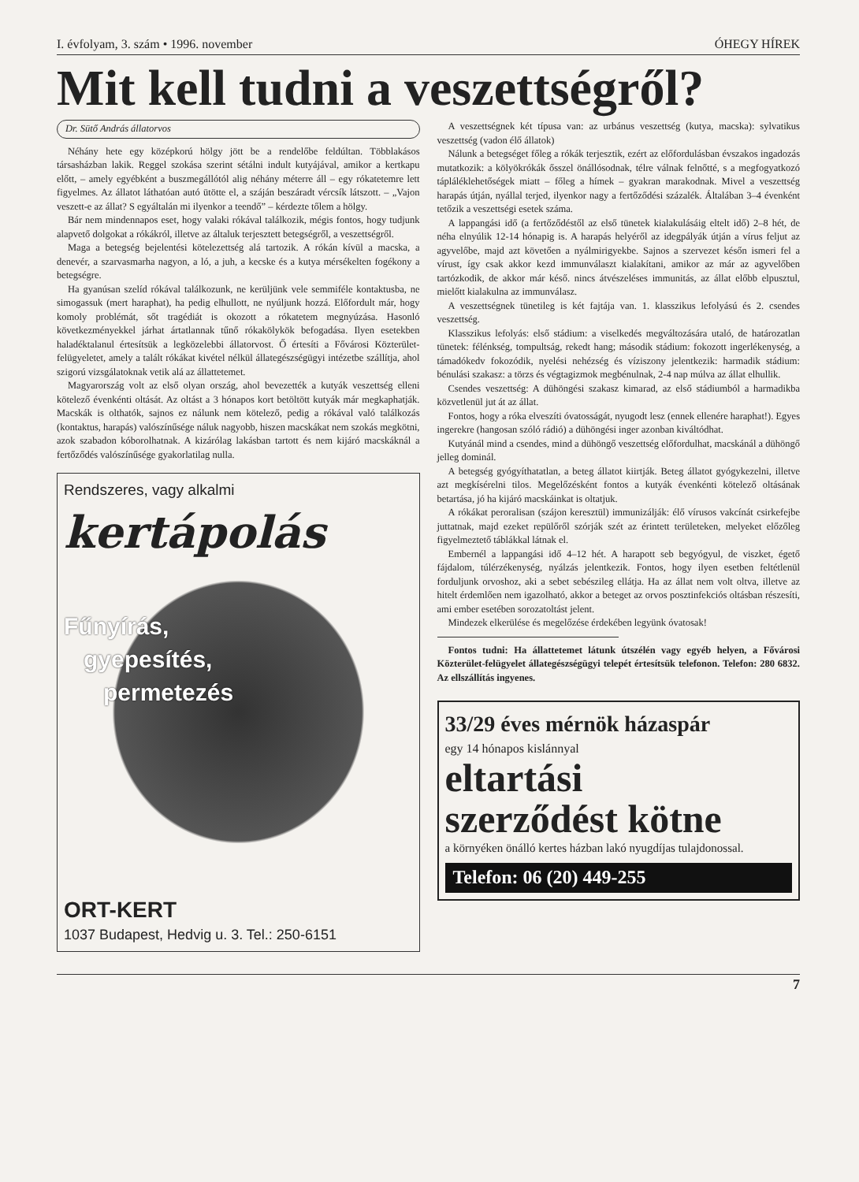I. évfolyam, 3. szám • 1996. november ÓHEGY HÍREK
Mit kell tudni a veszettségről?
Dr. Sütő András állatorvos
Néhány hete egy középkorú hölgy jött be a rendelőbe feldúltan. Többlakásos társasházban lakik. Reggel szokása szerint sétálni indult kutyájával, amikor a kertkapu előtt, – amely egyébként a buszmegállótól alig néhány méterre áll – egy rókatetemre lett figyelmes. Az állatot láthatóan autó ütötte el, a száján beszáradt vércsík látszott. – „Vajon veszett-e az állat? S egyáltalán mi ilyenkor a teendő” – kérdezte tőlem a hölgy.
Bár nem mindennapos eset, hogy valaki rókával találkozik, mégis fontos, hogy tudjunk alapvető dolgokat a rókákról, illetve az általuk terjesztett betegségről, a veszettségről.
Maga a betegség bejelentési kötelezettség alá tartozik. A rókán kívül a macska, a denevér, a szarvasmarha nagyon, a ló, a juh, a kecske és a kutya mérsékelten fogékony a betegségre.
Ha gyanúsan szelíd rókával találkozunk, ne kerüljünk vele semmiféle kontaktusba, ne simogassuk (mert haraphat), ha pedig elhullott, ne nyúljunk hozzá. Előfordult már, hogy komoly problémát, sőt tragédiát is okozott a rókatetem megnyúzása. Hasonló következményekkel járhat ártatlannak tűnő rókakölykök befogadása. Ilyen esetekben haladéktalanul értesítsük a legközelebbi állatorvost. Ő értesíti a Fővárosi Közterület-felügyeletet, amely a talált rókákat kivétel nélkül állategészségügyi intézetbe szállítja, ahol szigorú vizsgálatoknak vetik alá az állattetemet.
Magyarország volt az első olyan ország, ahol bevezették a kutyák veszettség elleni kötelező évenkénti oltását. Az oltást a 3 hónapos kort betöltött kutyák már megkaphatják. Macskák is olthatók, sajnos ez nálunk nem kötelező, pedig a rókával való találkozás (kontaktus, harapás) valószínűsége náluk nagyobb, hiszen macskákat nem szokás megkötni, azok szabadon kóborolhatnak. A kizárólag lakásban tartott és nem kijáró macskáknál a fertőződés valószínűsége gyakorlatilag nulla.
Rendszeres, vagy alkalmi
kertápolás
Fűnyírás,
gyepesítés,
permetezés
ORT-KERT
1037 Budapest, Hedvig u. 3. Tel.: 250-6151
A veszettségnek két típusa van: az urbánus veszettség (kutya, macska): sylvatikus veszettség (vadon élő állatok)
Nálunk a betegséget főleg a rókák terjesztik, ezért az előfordulásban évszakos ingadozás mutatkozik: a kölyökrókák ősszel önállósodnak, télre válnak felnőtté, s a megfogyatkozó táplálékle­hetőségek miatt – főleg a hímek – gyakran marakodnak. Mivel a veszettség harapás útján, nyállal terjed, ilyenkor nagy a fertőződési százalék. Általában 3–4 évenként tetőzik a veszettségi esetek száma.
A lappangási idő (a fertőződéstől az első tünetek kialakulásáig eltelt idő) 2–8 hét, de néha elnyúlik 12-14 hónapig is. A harapás helyéről az idegpályák útján a vírus feljut az agyvelőbe, majd azt követően a nyálmirigyekbe. Sajnos a szervezet későn ismeri fel a vírust, így csak akkor kezd immunválaszt kialakítani, amikor az már az agyvelőben tartózkodik, de akkor már késő. nincs átvészeléses immunitás, az állat előbb elpusztul, mielőtt kialakulna az immunválasz.
A veszettségnek tünetileg is két fajtája van. 1. klasszikus lefolyású és 2. csendes veszettség.
Klasszikus lefolyás: első stádium: a viselkedés megváltozására utaló, de határozatlan tünetek: félénkség, tompultság, rekedt hang; második stádium: fokozott ingerlékenység, a támadókedv fokozódik, nyelési nehézség és víziszony jelentkezik: harmadik stádium: bénulási szakasz: a törzs és végtagizmok megbénulnak, 2-4 nap múlva az állat elhullik.
Csendes veszettség: A dühöngési szakasz kimarad, az első stádiumból a harmadikba közvetlenül jut át az állat.
Fontos, hogy a róka elveszíti óvatosságát, nyugodt lesz (ennek ellenére haraphat!). Egyes ingerekre (hangosan szóló rádió) a dühöngési inger azonban kiváltódhat.
Kutyánál mind a csendes, mind a dühöngő veszettség előfordulhat, macskánál a dühöngő jelleg dominál.
A betegség gyógyíthatatlan, a beteg állatot kiirtják. Beteg állatot gyógykezelni, illetve azt megkísérelni tilos. Megelőzésként fontos a kutyák évenkénti kötelező oltásának betartása, jó ha kijáró macskáinkat is oltatjuk.
A rókákat peroralisan (szájon keresztül) immunizálják: élő vírusos vakcínát csirkefejbe juttatnak, majd ezeket repülőről szórják szét az érintett területeken, melyeket előzőleg figyelmeztető táblákkal látnak el.
Embernél a lappangási idő 4–12 hét. A harapott seb begyógyul, de viszket, égető fájdalom, túlérzékenység, nyálzás jelentkezik. Fontos, hogy ilyen esetben feltétlenül forduljunk orvoshoz, aki a sebet sebészileg ellátja. Ha az állat nem volt oltva, illetve az hitelt érdemlően nem igazolható, akkor a beteget az orvos posztinfekciós oltásban részesíti, ami ember esetében sorozatoltást jelent.
Mindezek elkerülése és megelőzése érdekében legyünk óvatosak!
Fontos tudni: Ha állattetemet látunk útszélén vagy egyéb helyen, a Fővárosi Közterület-felügyelet állategészségügyi telepét értesítsük telefonon. Telefon: 280 6832. Az ellszállítás ingyenes.
33/29 éves mérnök házaspár
egy 14 hónapos kislánnyal
eltartási
szerződést kötne
a környéken önálló kertes házban lakó nyugdíjas tulajdonossal.
Telefon: 06 (20) 449-255
7